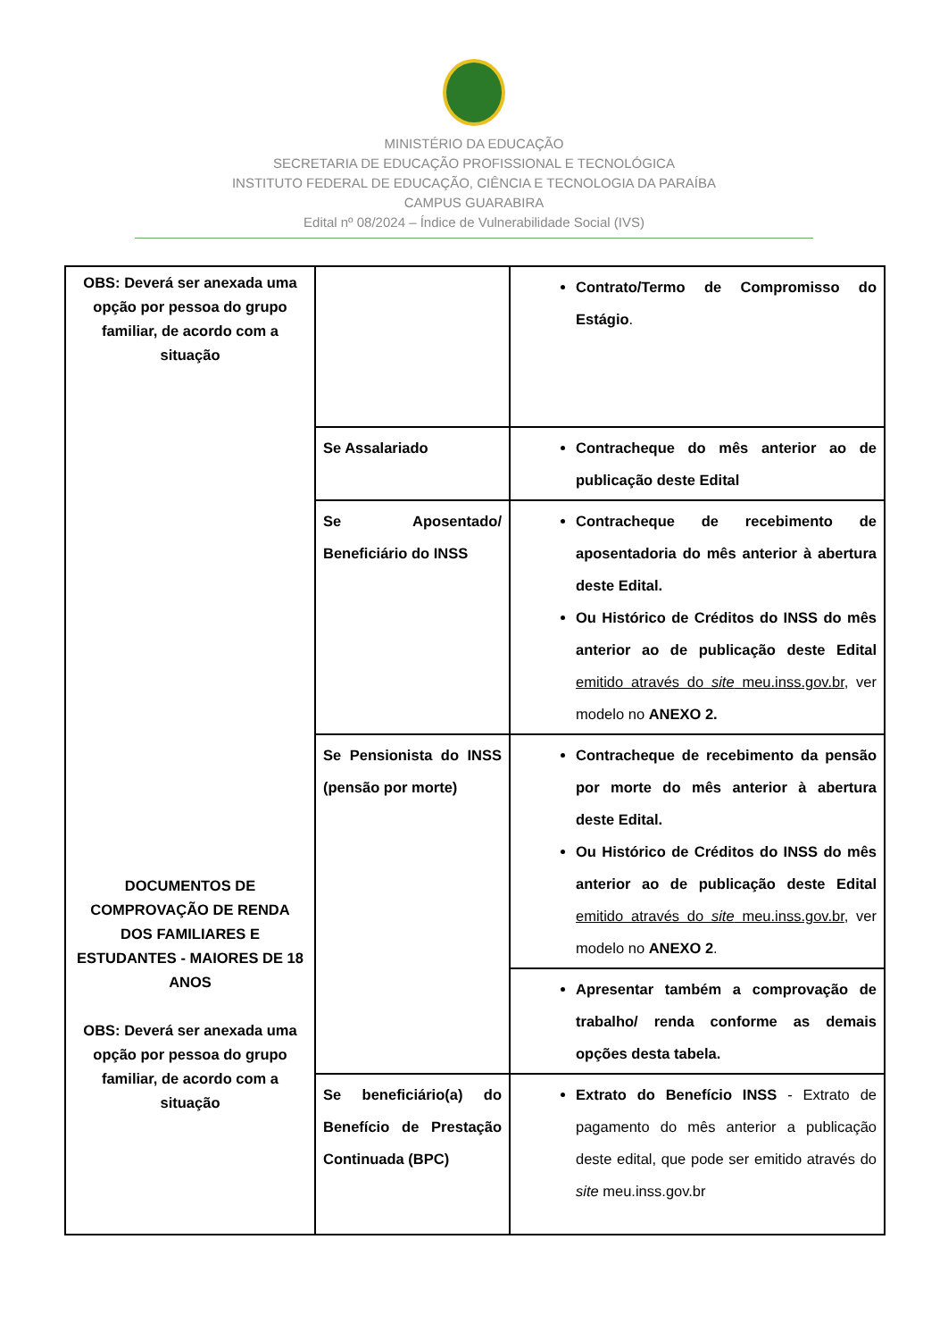MINISTÉRIO DA EDUCAÇÃO
SECRETARIA DE EDUCAÇÃO PROFISSIONAL E TECNOLÓGICA
INSTITUTO FEDERAL DE EDUCAÇÃO, CIÊNCIA E TECNOLOGIA DA PARAÍBA
CAMPUS GUARABIRA
Edital nº 08/2024 – Índice de Vulnerabilidade Social (IVS)
| OBS: Deverá ser anexada uma opção por pessoa do grupo familiar, de acordo com a situação DOCUMENTOS DE COMPROVAÇÃO DE RENDA DOS FAMILIARES E ESTUDANTES - MAIORES DE 18 ANOS OBS: Deverá ser anexada uma opção por pessoa do grupo familiar, de acordo com a situação | | Contrato/Termo de Compromisso do Estágio . |
| | Se Assalariado | Contracheque do mês anterior ao de publicação deste Edital |
| | Se Aposentado/ Beneficiário do INSS | Contracheque de recebimento de aposentadoria do mês anterior à abertura deste Edital. Ou Histórico de Créditos do INSS do mês anterior ao de publicação deste Edital emitido através do site meu.inss.gov.br , ver modelo no ANEXO 2. |
| | Se Pensionista do INSS (pensão por morte) | Contracheque de recebimento da pensão por morte do mês anterior à abertura deste Edital. Ou Histórico de Créditos do INSS do mês anterior ao de publicação deste Edital emitido através do site meu.inss.gov.br , ver modelo no ANEXO 2 . |
| | | Apresentar também a comprovação de trabalho/ renda conforme as demais opções desta tabela. |
| | Se beneficiário(a) do Benefício de Prestação Continuada (BPC) | Extrato do Benefício INSS - Extrato de pagamento do mês anterior a publicação deste edital, que pode ser emitido através do site meu.inss.gov.br |